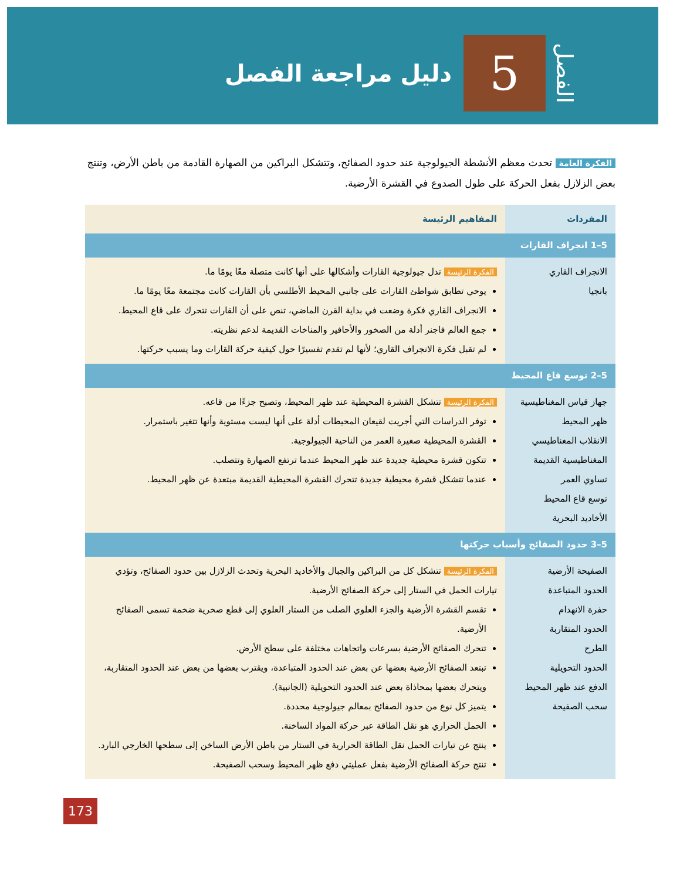الفصل
5
دليل مراجعة الفصل
الفكرة العامة تحدث معظم الأنشطة الجيولوجية عند حدود الصفائح، وتتشكل البراكين من الصهارة القادمة من باطن الأرض، وتنتج بعض الزلازل بفعل الحركة على طول الصدوع في القشرة الأرضية.
| المفردات | المفاهيم الرئيسة |
| --- | --- |
| 5–1 انجراف القارات | |
| الانجراف القاري بانجيا | الفكرة الرئيسة تدل جيولوجية القارات وأشكالها على أنها كانت متصلة معًا يومًا ما. يوحي تطابق شواطئ القارات على جانبي المحيط الأطلسي بأن القارات كانت مجتمعة معًا يومًا ما. الانجراف القاري فكرة وضعت في بداية القرن الماضي، تنص على أن القارات تتحرك على قاع المحيط. جمع العالم فاجنر أدلة من الصخور والأحافير والمناخات القديمة لدعم نظريته. لم تقبل فكرة الانجراف القاري؛ لأنها لم تقدم تفسيرًا حول كيفية حركة القارات وما يسبب حركتها. |
| 5–2 توسع قاع المحيط | |
| جهاز قياس المغناطيسية ظهر المحيط الانقلاب المغناطيسي المغناطيسية القديمة تساوي العمر توسع قاع المحيط الأخاديد البحرية | الفكرة الرئيسة تتشكل القشرة المحيطية عند ظهر المحيط، وتصبح جزءًا من قاعه. توفر الدراسات التي أجريت لقيعان المحيطات أدلة على أنها ليست مستوية وأنها تتغير باستمرار. القشرة المحيطية صغيرة العمر من الناحية الجيولوجية. تتكون قشرة محيطية جديدة عند ظهر المحيط عندما ترتفع الصهارة وتتصلب. عندما تتشكل قشرة محيطية جديدة تتحرك القشرة المحيطية القديمة مبتعدة عن ظهر المحيط. |
| 5–3 حدود الصفائح وأسباب حركتها | |
| الصفيحة الأرضية الحدود المتباعدة حفرة الانهدام الحدود المتقاربة الطرح الحدود التحويلية الدفع عند ظهر المحيط سحب الصفيحة | الفكرة الرئيسة تتشكل كل من البراكين والجبال والأخاديد البحرية وتحدث الزلازل بين حدود الصفائح، وتؤدي تيارات الحمل في الستار إلى حركة الصفائح الأرضية. تقسم القشرة الأرضية والجزء العلوي الصلب من الستار العلوي إلى قطع صخرية ضخمة تسمى الصفائح الأرضية. تتحرك الصفائح الأرضية بسرعات واتجاهات مختلفة على سطح الأرض. تبتعد الصفائح الأرضية بعضها عن بعض عند الحدود المتباعدة، ويقترب بعضها من بعض عند الحدود المتقاربة، ويتحرك بعضها بمحاذاة بعض عند الحدود التحويلية (الجانبية). يتميز كل نوع من حدود الصفائح بمعالم جيولوجية محددة. الحمل الحراري هو نقل الطاقة عبر حركة المواد الساخنة. ينتج عن تيارات الحمل نقل الطاقة الحرارية في الستار من باطن الأرض الساخن إلى سطحها الخارجي البارد. تنتج حركة الصفائح الأرضية بفعل عمليتي دفع ظهر المحيط وسحب الصفيحة. |
173